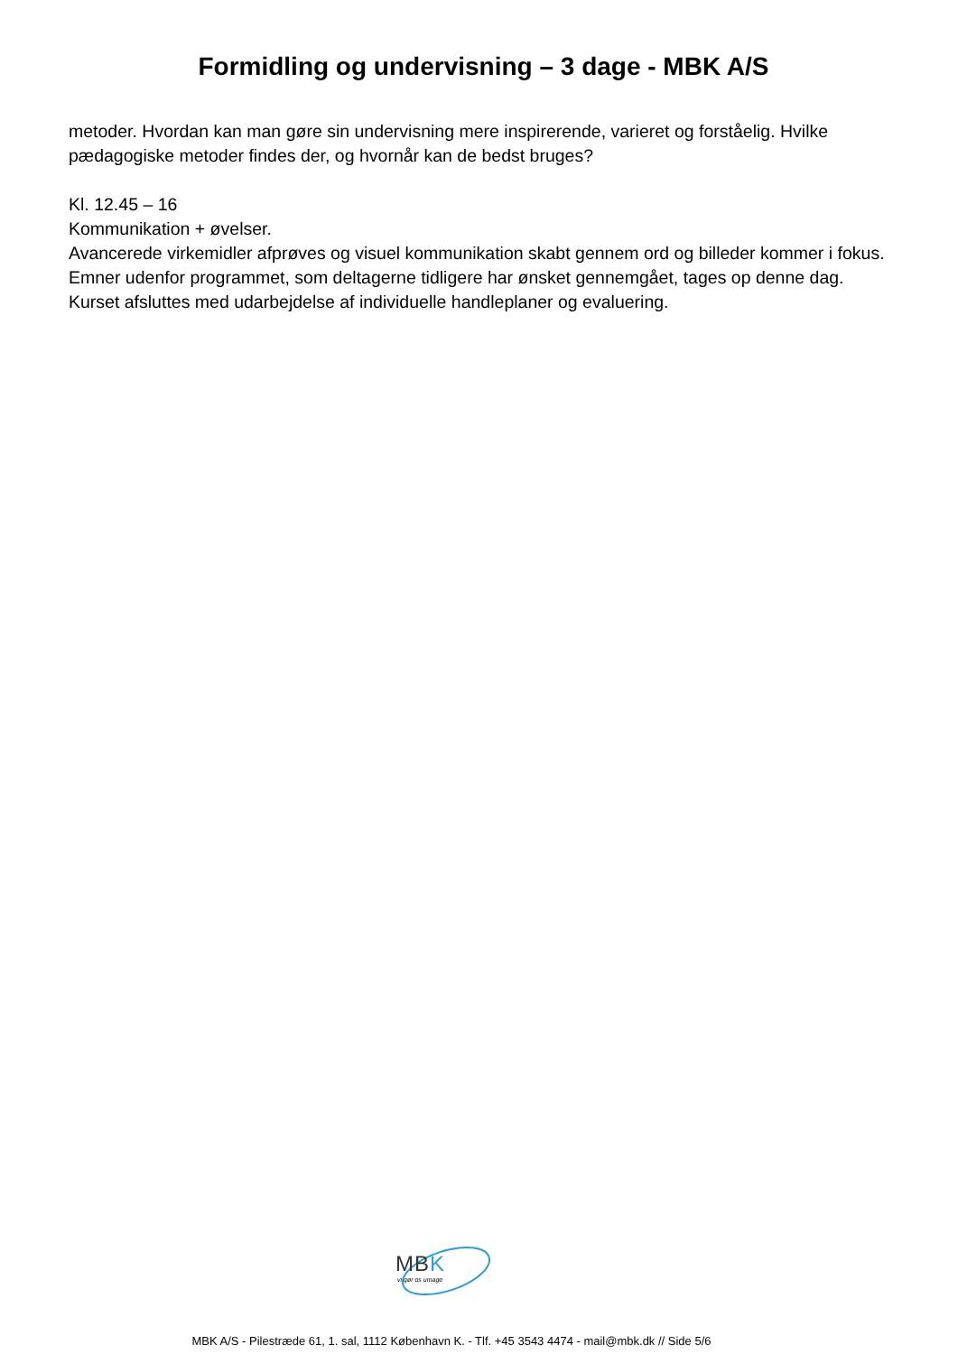Formidling og undervisning – 3 dage - MBK A/S
metoder. Hvordan kan man gøre sin undervisning mere inspirerende, varieret og forståelig. Hvilke pædagogiske metoder findes der, og hvornår kan de bedst bruges?
Kl. 12.45 – 16
Kommunikation + øvelser.
Avancerede virkemidler afprøves og visuel kommunikation skabt gennem ord og billeder kommer i fokus. Emner udenfor programmet, som deltagerne tidligere har ønsket gennemgået, tages op denne dag. Kurset afsluttes med udarbejdelse af individuelle handleplaner og evaluering.
MBK
vi gør os umage
MBK A/S - Pilestræde 61, 1. sal, 1112 København K. - Tlf. +45 3543 4474 - mail@mbk.dk // Side 5/6